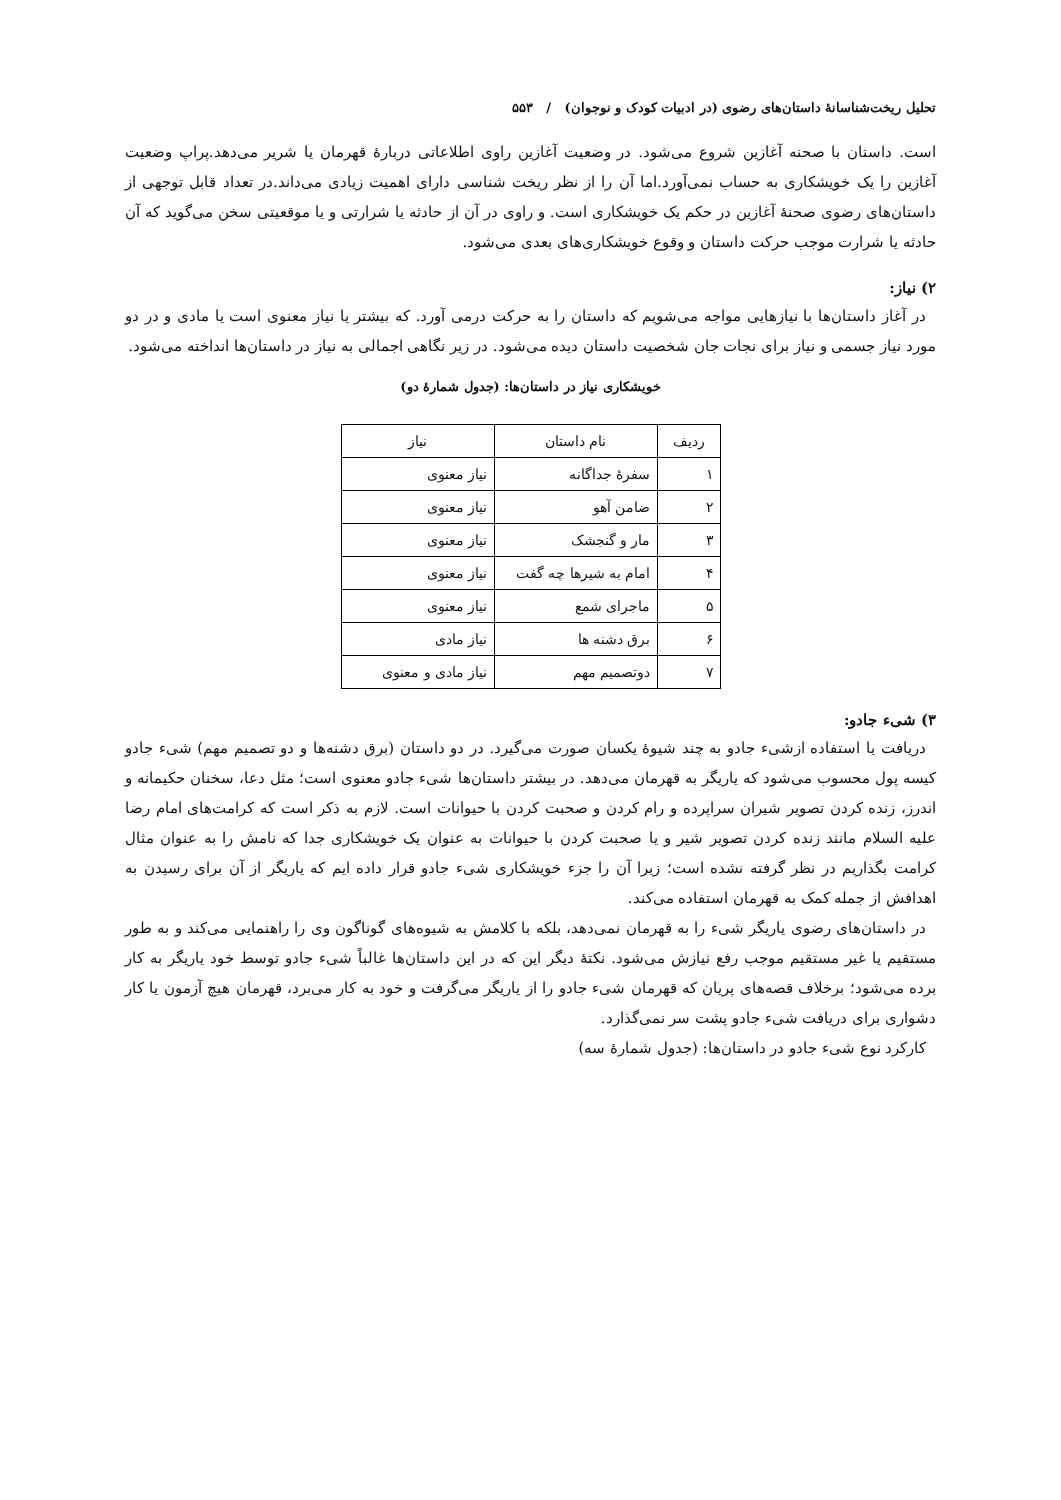تحلیل ریخت‌شناسانهٔ داستان‌های رضوی (در ادبیات کودک و نوجوان) / ۵۵۳
است. داستان با صحنه آغازین شروع می‌شود. در وضعیت آغازین راوی اطلاعاتی دربارهٔ قهرمان یا شریر می‌دهد.پراپ وضعیت آغازین را یک خویشکاری به حساب نمی‌آورد.اما آن را از نظر ریخت شناسی دارای اهمیت زیادی می‌داند.در تعداد قابل توجهی از داستان‌های رضوی صحنهٔ آغازین در حکم یک خویشکاری است. و راوی در آن از حادثه یا شرارتی و یا موقعیتی سخن می‌گوید که آن حادثه یا شرارت موجب حرکت داستان و وقوع خویشکاری‌های بعدی می‌شود.
۲) نیاز:
در آغاز داستان‌ها با نیازهایی مواجه می‌شویم که داستان را به حرکت درمی آورد. که بیشتر یا نیاز معنوی است یا مادی و در دو مورد نیاز جسمی و نیاز برای نجات جان شخصیت داستان دیده می‌شود. در زیر نگاهی اجمالی به نیاز در داستان‌ها انداخته می‌شود.
خویشکاری نیاز در داستان‌ها: (جدول شمارهٔ دو)
| ردیف | نام داستان | نیاز |
| --- | --- | --- |
| ۱ | سفرهٔ جداگانه | نیاز معنوی |
| ۲ | ضامن آهو | نیاز معنوی |
| ۳ | مار و گنجشک | نیاز معنوی |
| ۴ | امام به شیرها چه گفت | نیاز معنوی |
| ۵ | ماجرای شمع | نیاز معنوی |
| ۶ | برق دشنه ها | نیاز مادی |
| ۷ | دوتصمیم مهم | نیاز مادی و معنوی |
۳) شیء جادو:
دریافت یا استفاده ازشیء جادو به چند شیوهٔ یکسان صورت می‌گیرد. در دو داستان (برق دشنه‌ها و دو تصمیم مهم) شیء جادو کیسه پول محسوب می‌شود که یاریگر به قهرمان می‌دهد. در بیشتر داستان‌ها شیء جادو معنوی است؛ مثل دعا، سخنان حکیمانه و اندرز، زنده کردن تصویر شیران سراپرده و رام کردن و صحبت کردن با حیوانات است. لازم به ذکر است که کرامت‌های امام رضا علیه السلام مانند زنده کردن تصویر شیر و یا صحبت کردن با حیوانات به عنوان یک خویشکاری جدا که نامش را به عنوان مثال کرامت بگذاریم در نظر گرفته نشده است؛ زیرا آن را جزء خویشکاری شیء جادو قرار داده ایم که یاریگر از آن برای رسیدن به اهدافش از جمله کمک به قهرمان استفاده می‌کند.
در داستان‌های رضوی یاریگر شیء را به قهرمان نمی‌دهد، بلکه با کلامش به شیوه‌های گوناگون وی را راهنمایی می‌کند و به طور مستقیم یا غیر مستقیم موجب رفع نیازش می‌شود. نکتهٔ دیگر این که در این داستان‌ها غالباً شیء جادو توسط خود یاریگر به کار برده می‌شود؛ برخلاف قصه‌های پریان که قهرمان شیء جادو را از یاریگر می‌گرفت و خود به کار می‌برد، قهرمان هیچ آزمون یا کار دشواری برای دریافت شیء جادو پشت سر نمی‌گذارد.
کارکرد نوع شیء جادو در داستان‌ها: (جدول شمارهٔ سه)